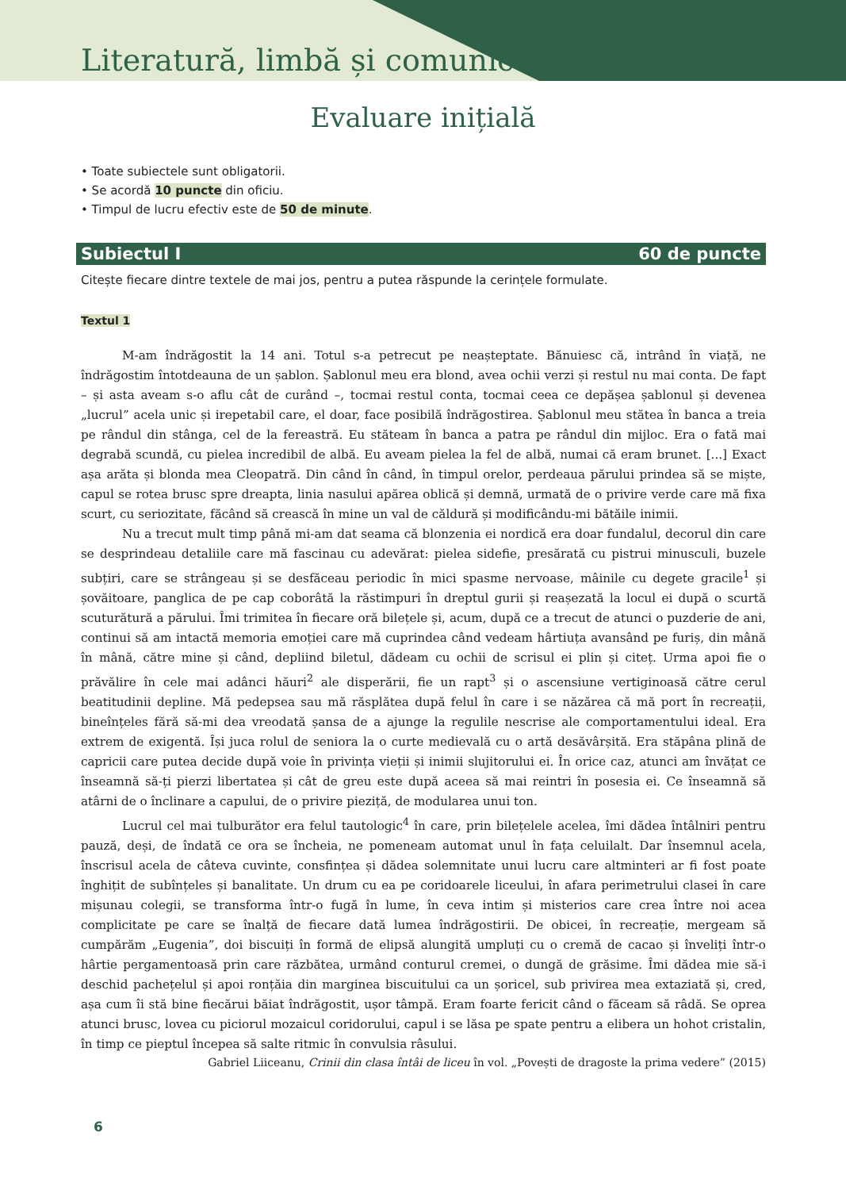Literatură, limbă și comunicare
Evaluare inițială
• Toate subiectele sunt obligatorii.
• Se acordă 10 puncte din oficiu.
• Timpul de lucru efectiv este de 50 de minute.
Subiectul I 60 de puncte
Citește fiecare dintre textele de mai jos, pentru a putea răspunde la cerințele formulate.
Textul 1
M-am îndrăgostit la 14 ani. Totul s-a petrecut pe neașteptate. Bănuiesc că, intrând în viață, ne îndrăgostim întotdeauna de un șablon. Șablonul meu era blond, avea ochii verzi și restul nu mai conta. De fapt – și asta aveam s-o aflu cât de curând –, tocmai restul conta, tocmai ceea ce depășea șablonul și devenea „lucrul” acela unic și irepetabil care, el doar, face posibilă îndrăgostirea. Șablonul meu stătea în banca a treia pe rândul din stânga, cel de la fereastră. Eu stăteam în banca a patra pe rândul din mijloc. Era o fată mai degrabă scundă, cu pielea incredibil de albă. Eu aveam pielea la fel de albă, numai că eram brunet. [...] Exact așa arăta și blonda mea Cleopatră. Din când în când, în timpul orelor, perdeaua părului prindea să se miște, capul se rotea brusc spre dreapta, linia nasului apărea oblică și demnă, urmată de o privire verde care mă fixa scurt, cu seriozitate, făcând să crească în mine un val de căldură și modificându-mi bătăile inimii.
Nu a trecut mult timp până mi-am dat seama că blonzenia ei nordică era doar fundalul, decorul din care se desprindeau detaliile care mă fascinau cu adevărat: pielea sidefie, presărată cu pistrui minusculi, buzele subțiri, care se strângeau și se desfăceau periodic în mici spasme nervoase, mâinile cu degete gracile<sup>1</sup> și șovăitoare, panglica de pe cap coborâtă la răstimpuri în dreptul gurii și reașezată la locul ei după o scurtă scuturătură a părului. Îmi trimitea în fiecare oră bilețele și, acum, după ce a trecut de atunci o puzderie de ani, continui să am intactă memoria emoției care mă cuprindea când vedeam hârtiuța avansând pe furiș, din mână în mână, către mine și când, depliind biletul, dădeam cu ochii de scrisul ei plin și citeț. Urma apoi fie o prăvălire în cele mai adânci hăuri<sup>2</sup> ale disperării, fie un rapt<sup>3</sup> și o ascensiune vertiginoasă către cerul beatitudinii depline. Mă pedepsea sau mă răsplătea după felul în care i se năzărea că mă port în recreații, bineînțeles fără să-mi dea vreodată șansa de a ajunge la regulile nescrise ale comportamentului ideal. Era extrem de exigentă. Își juca rolul de seniora la o curte medievală cu o artă desăvârșită. Era stăpâna plină de capricii care putea decide după voie în privința vieții și inimii slujitorului ei. În orice caz, atunci am învățat ce înseamnă să-ți pierzi libertatea și cât de greu este după aceea să mai reintri în posesia ei. Ce înseamnă să atârni de o înclinare a capului, de o privire pieziță, de modularea unui ton.
Lucrul cel mai tulburător era felul tautologic<sup>4</sup> în care, prin bilețelele acelea, îmi dădea întâlniri pentru pauză, deși, de îndată ce ora se încheia, ne pomeneam automat unul în fața celuilalt. Dar însemnul acela, înscrisul acela de câteva cuvinte, consfințea și dădea solemnitate unui lucru care altminteri ar fi fost poate înghițit de subînțeles și banalitate. Un drum cu ea pe coridoarele liceului, în afara perimetrului clasei în care mișunau colegii, se transforma într-o fugă în lume, în ceva intim și misterios care crea între noi acea complicitate pe care se înalță de fiecare dată lumea îndrăgostirii. De obicei, în recreație, mergeam să cumpărăm „Eugenia”, doi biscuiți în formă de elipsă alungită umpluți cu o cremă de cacao și înveliți într-o hârtie pergamentoasă prin care răzbătea, urmând conturul cremei, o dungă de grăsime. Îmi dădea mie să-i deschid pachețelul și apoi ronțăia din marginea biscuitului ca un șoricel, sub privirea mea extaziată și, cred, așa cum îi stă bine fiecărui băiat îndrăgostit, ușor tâmpă. Eram foarte fericit când o făceam să râdă. Se oprea atunci brusc, lovea cu piciorul mozaicul coridorului, capul i se lăsa pe spate pentru a elibera un hohot cristalin, în timp ce pieptul începea să salte ritmic în convulsia râsului.
Gabriel Liiceanu, Crinii din clasa întâi de liceu în vol. „Povești de dragoste la prima vedere” (2015)
6